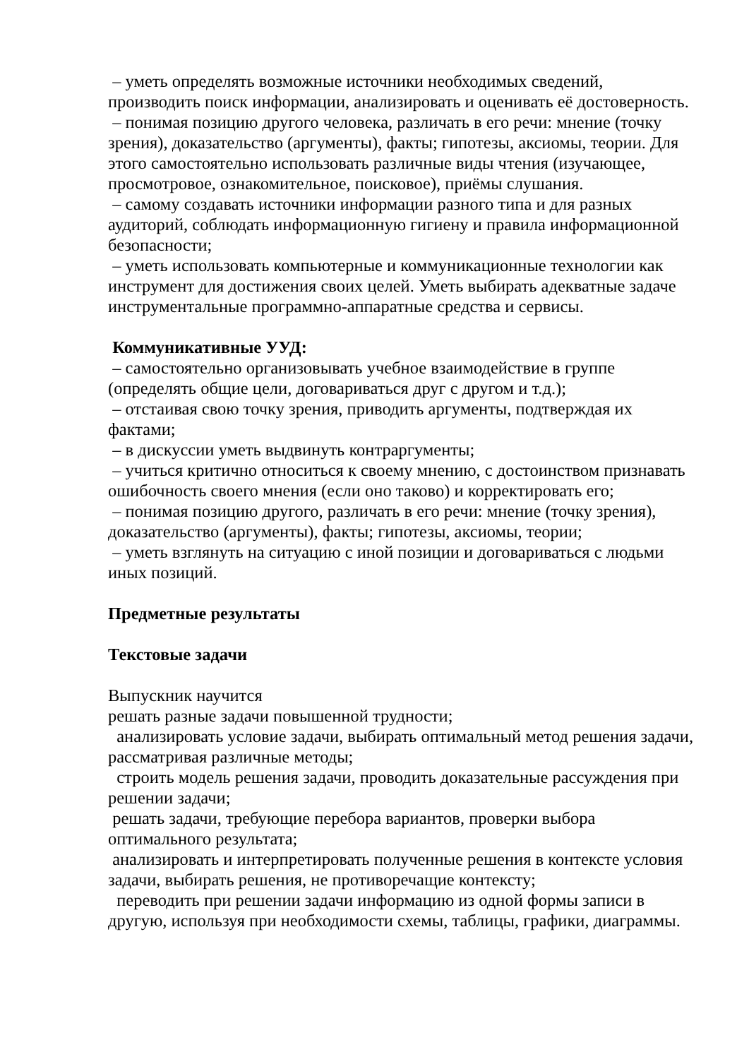– уметь определять возможные источники необходимых сведений, производить поиск информации, анализировать и оценивать её достоверность.
– понимая позицию другого человека, различать в его речи: мнение (точку зрения), доказательство (аргументы), факты; гипотезы, аксиомы, теории. Для этого самостоятельно использовать различные виды чтения (изучающее, просмотровое, ознакомительное, поисковое), приёмы слушания.
– самому создавать источники информации разного типа и для разных аудиторий, соблюдать информационную гигиену и правила информационной безопасности;
– уметь использовать компьютерные и коммуникационные технологии как инструмент для достижения своих целей. Уметь выбирать адекватные задаче инструментальные программно-аппаратные средства и сервисы.
Коммуникативные УУД:
– самостоятельно организовывать учебное взаимодействие в группе (определять общие цели, договариваться друг с другом и т.д.);
– отстаивая свою точку зрения, приводить аргументы, подтверждая их фактами;
– в дискуссии уметь выдвинуть контраргументы;
– учиться критично относиться к своему мнению, с достоинством признавать ошибочность своего мнения (если оно таково) и корректировать его;
– понимая позицию другого, различать в его речи: мнение (точку зрения), доказательство (аргументы), факты; гипотезы, аксиомы, теории;
– уметь взглянуть на ситуацию с иной позиции и договариваться с людьми иных позиций.
Предметные результаты
Текстовые задачи
Выпускник научится
решать разные задачи повышенной трудности;
анализировать условие задачи, выбирать оптимальный метод решения задачи, рассматривая различные методы;
строить модель решения задачи, проводить доказательные рассуждения при решении задачи;
решать задачи, требующие перебора вариантов, проверки выбора оптимального результата;
анализировать и интерпретировать полученные решения в контексте условия задачи, выбирать решения, не противоречащие контексту;
переводить при решении задачи информацию из одной формы записи в другую, используя при необходимости схемы, таблицы, графики, диаграммы.